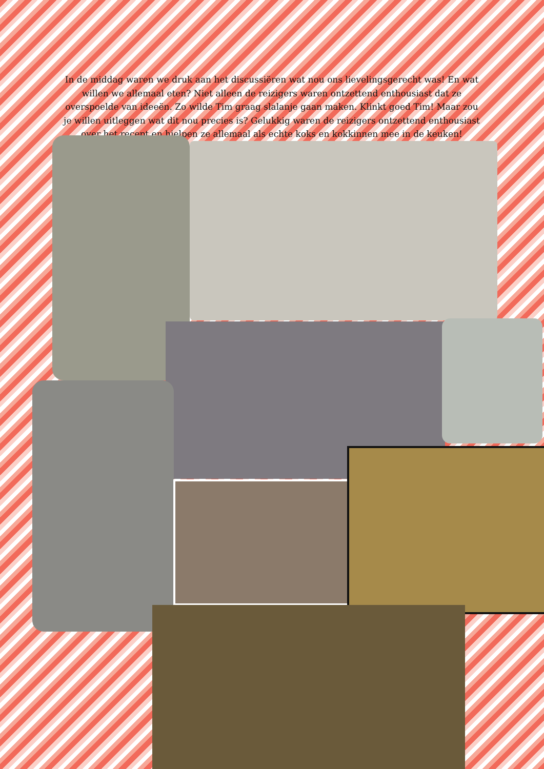In de middag waren we druk aan het discussiëren wat nou ons lievelingsgerecht was! En wat willen we allemaal eten? Niet alleen de reizigers waren ontzettend enthousiast dat ze overspoelde van ideeën. Zo wilde Tim graag slalanje gaan maken. Klinkt goed Tim! Maar zou je willen uitleggen wat dit nou precies is? Gelukkig waren de reizigers ontzettend enthousiast over het recept en hielpen ze allemaal als echte koks en kokkinnen mee in de keuken!